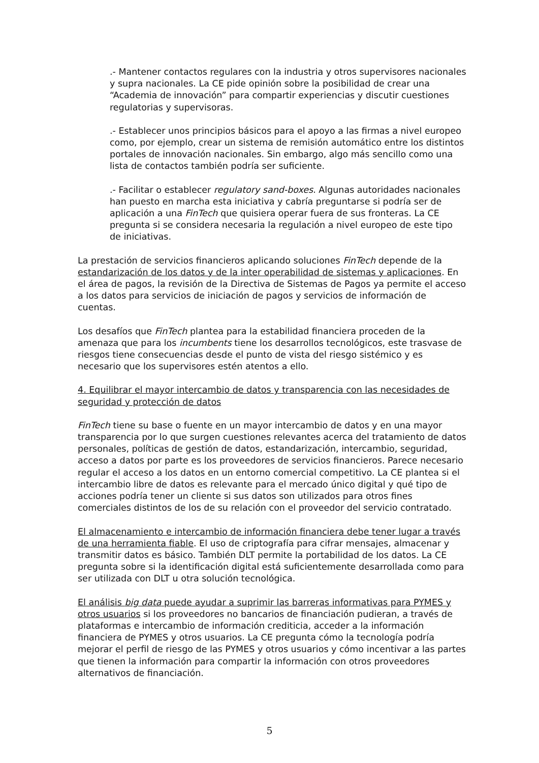.- Mantener contactos regulares con la industria y otros supervisores nacionales y supra nacionales. La CE pide opinión sobre la posibilidad de crear una “Academia de innovación” para compartir experiencias y discutir cuestiones regulatorias y supervisoras.
.- Establecer unos principios básicos para el apoyo a las firmas a nivel europeo como, por ejemplo, crear un sistema de remisión automático entre los distintos portales de innovación nacionales. Sin embargo, algo más sencillo como una lista de contactos también podría ser suficiente.
.- Facilitar o establecer regulatory sand-boxes. Algunas autoridades nacionales han puesto en marcha esta iniciativa y cabría preguntarse si podría ser de aplicación a una FinTech que quisiera operar fuera de sus fronteras. La CE pregunta si se considera necesaria la regulación a nivel europeo de este tipo de iniciativas.
La prestación de servicios financieros aplicando soluciones FinTech depende de la estandarización de los datos y de la inter operabilidad de sistemas y aplicaciones. En el área de pagos, la revisión de la Directiva de Sistemas de Pagos ya permite el acceso a los datos para servicios de iniciación de pagos y servicios de información de cuentas.
Los desafíos que FinTech plantea para la estabilidad financiera proceden de la amenaza que para los incumbents tiene los desarrollos tecnológicos, este trasvase de riesgos tiene consecuencias desde el punto de vista del riesgo sistémico y es necesario que los supervisores estén atentos a ello.
4. Equilibrar el mayor intercambio de datos y transparencia con las necesidades de seguridad y protección de datos
FinTech tiene su base o fuente en un mayor intercambio de datos y en una mayor transparencia por lo que surgen cuestiones relevantes acerca del tratamiento de datos personales, políticas de gestión de datos, estandarización, intercambio, seguridad, acceso a datos por parte es los proveedores de servicios financieros. Parece necesario regular el acceso a los datos en un entorno comercial competitivo. La CE plantea si el intercambio libre de datos es relevante para el mercado único digital y qué tipo de acciones podría tener un cliente si sus datos son utilizados para otros fines comerciales distintos de los de su relación con el proveedor del servicio contratado.
El almacenamiento e intercambio de información financiera debe tener lugar a través de una herramienta fiable. El uso de criptografía para cifrar mensajes, almacenar y transmitir datos es básico. También DLT permite la portabilidad de los datos. La CE pregunta sobre si la identificación digital está suficientemente desarrollada como para ser utilizada con DLT u otra solución tecnológica.
El análisis big data puede ayudar a suprimir las barreras informativas para PYMES y otros usuarios si los proveedores no bancarios de financiación pudieran, a través de plataformas e intercambio de información crediticia, acceder a la información financiera de PYMES y otros usuarios. La CE pregunta cómo la tecnología podría mejorar el perfil de riesgo de las PYMES y otros usuarios y cómo incentivar a las partes que tienen la información para compartir la información con otros proveedores alternativos de financiación.
5